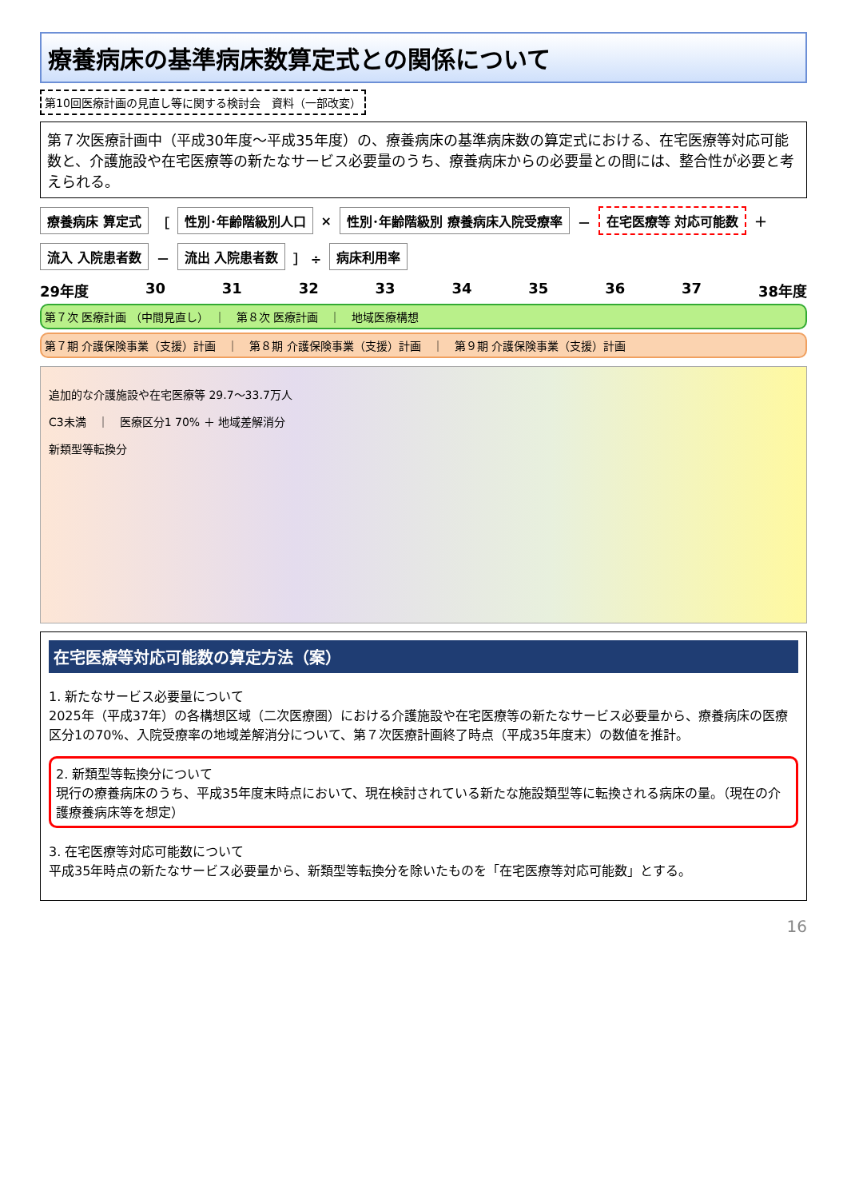療養病床の基準病床数算定式との関係について
第10回医療計画の見直し等に関する検討会　資料（一部改変）
第７次医療計画中（平成30年度～平成35年度）の、療養病床の基準病床数の算定式における、在宅医療等対応可能数と、介護施設や在宅医療等の新たなサービス必要量のうち、療養病床からの必要量との間には、整合性が必要と考えられる。
療養病床 算定式 ［ 性別･年齢階級別人口 × 性別･年齢階級別 療養病床入院受療率 － 在宅医療等 対応可能数 ＋ 流入 入院患者数 － 流出 入院患者数 ］ ÷ 病床利用率
29年度 30 31 32 33 34 35 36 37 38年度
第７次 医療計画 （中間見直し）　｜　第８次 医療計画　｜　地域医療構想
第７期 介護保険事業（支援）計画　｜　第８期 介護保険事業（支援）計画　｜　第９期 介護保険事業（支援）計画
追加的な介護施設や在宅医療等 29.7～33.7万人
C3未満　｜　医療区分1 70% ＋ 地域差解消分
新類型等転換分
在宅医療等対応可能数の算定方法（案）
1. 新たなサービス必要量について
2025年（平成37年）の各構想区域（二次医療圏）における介護施設や在宅医療等の新たなサービス必要量から、療養病床の医療区分1の70%、入院受療率の地域差解消分について、第７次医療計画終了時点（平成35年度末）の数値を推計。
2. 新類型等転換分について
現行の療養病床のうち、平成35年度末時点において、現在検討されている新たな施設類型等に転換される病床の量。（現在の介護療養病床等を想定）
3. 在宅医療等対応可能数について
平成35年時点の新たなサービス必要量から、新類型等転換分を除いたものを「在宅医療等対応可能数」とする。
16